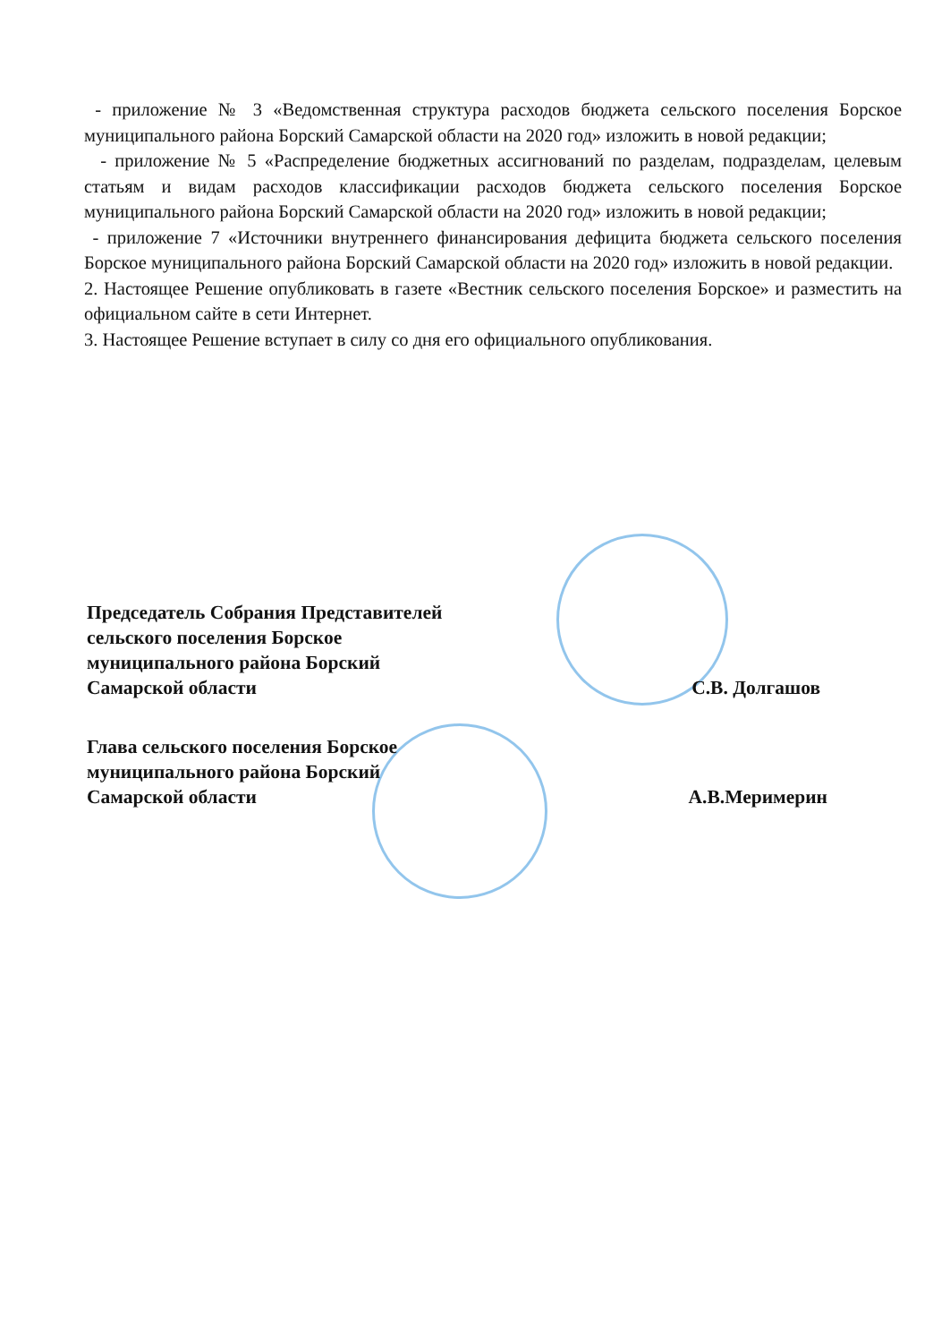- приложение № 3 «Ведомственная структура расходов бюджета сельского поселения Борское муниципального района Борский Самарской области на 2020 год» изложить в новой редакции;
- приложение № 5 «Распределение бюджетных ассигнований по разделам, подразделам, целевым статьям и видам расходов классификации расходов бюджета сельского поселения Борское муниципального района Борский Самарской области на 2020 год» изложить в новой редакции;
- приложение 7 «Источники внутреннего финансирования дефицита бюджета сельского поселения Борское муниципального района Борский Самарской области на 2020 год» изложить в новой редакции.
2. Настоящее Решение опубликовать в газете «Вестник сельского поселения Борское» и разместить на официальном сайте в сети Интернет.
3. Настоящее Решение вступает в силу со дня его официального опубликования.
Председатель Собрания Представителей
сельского поселения Борское
муниципального района Борский
Самарской области С.В. Долгашов
Глава сельского поселения Борское
муниципального района Борский
Самарской области А.В.Меримерин